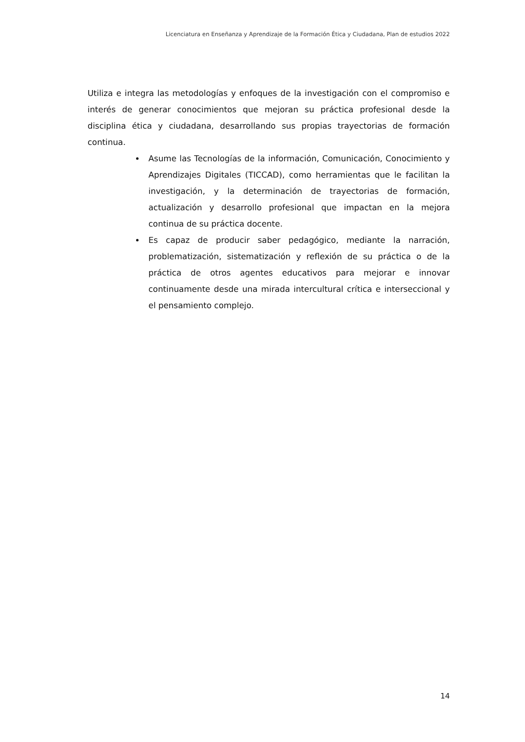Licenciatura en Enseñanza y Aprendizaje de la Formación Ética y Ciudadana, Plan de estudios 2022
Utiliza e integra las metodologías y enfoques de la investigación con el compromiso e interés de generar conocimientos que mejoran su práctica profesional desde la disciplina ética y ciudadana, desarrollando sus propias trayectorias de formación continua.
Asume las Tecnologías de la información, Comunicación, Conocimiento y Aprendizajes Digitales (TICCAD), como herramientas que le facilitan la investigación, y la determinación de trayectorias de formación, actualización y desarrollo profesional que impactan en la mejora continua de su práctica docente.
Es capaz de producir saber pedagógico, mediante la narración, problematización, sistematización y reflexión de su práctica o de la práctica de otros agentes educativos para mejorar e innovar continuamente desde una mirada intercultural crítica e interseccional y el pensamiento complejo.
14